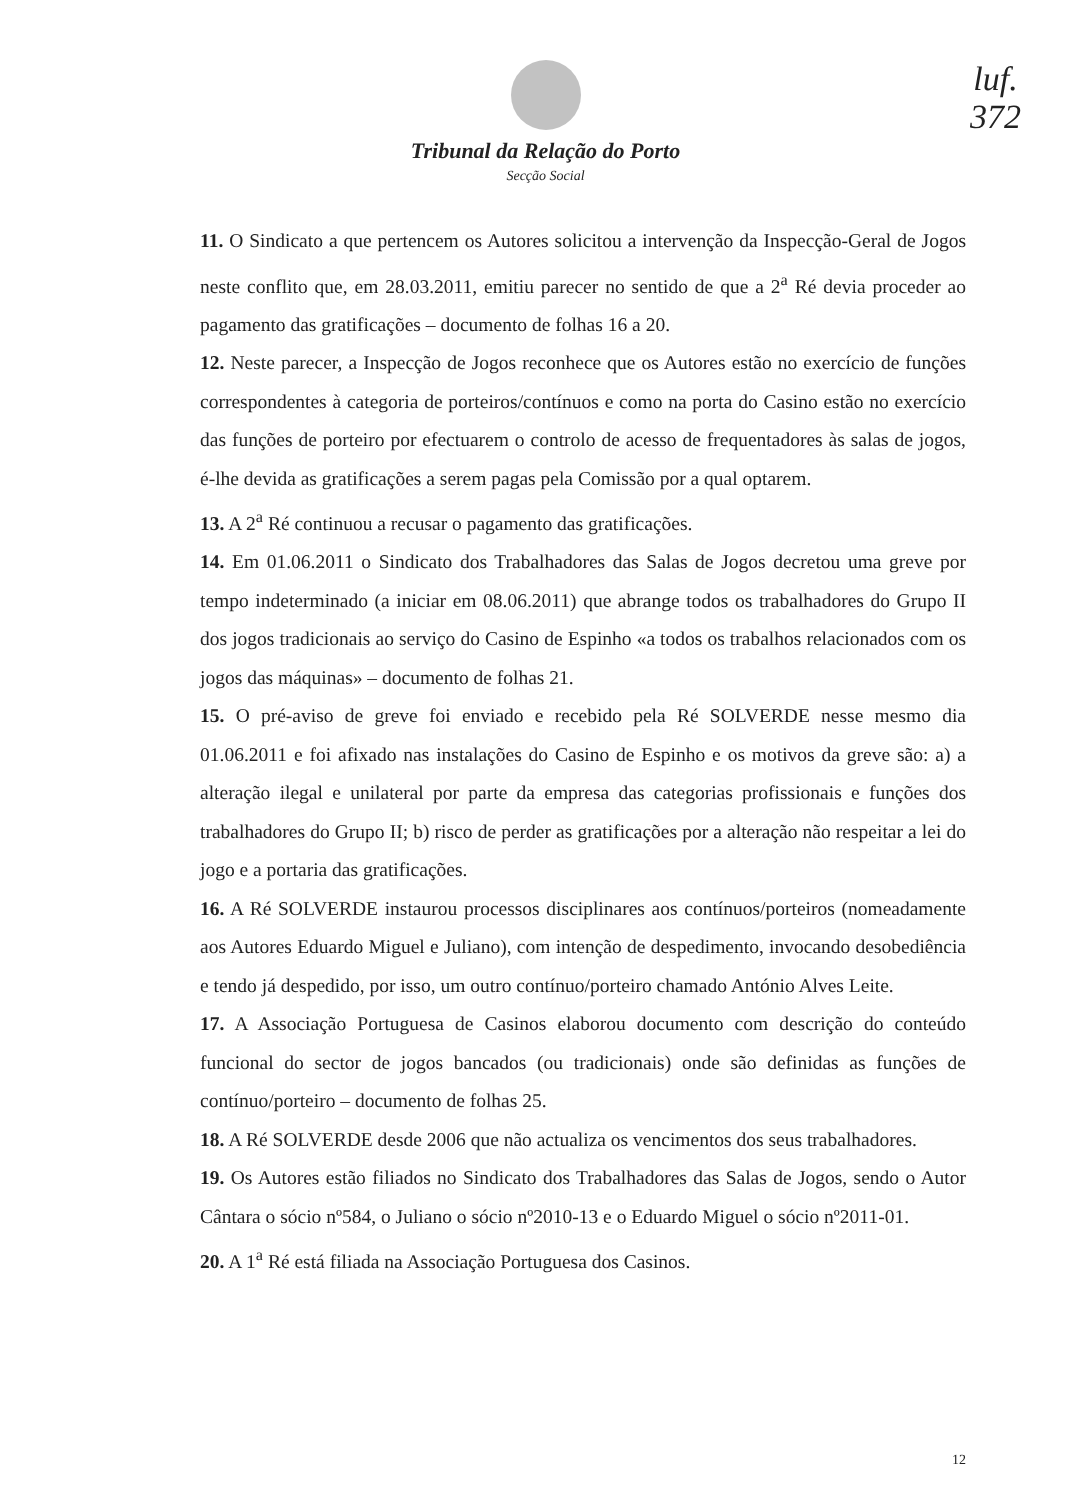luf.
372
Tribunal da Relação do Porto
Secção Social
11. O Sindicato a que pertencem os Autores solicitou a intervenção da Inspecção-Geral de Jogos neste conflito que, em 28.03.2011, emitiu parecer no sentido de que a 2<sup>a</sup> Ré devia proceder ao pagamento das gratificações – documento de folhas 16 a 20.
12. Neste parecer, a Inspecção de Jogos reconhece que os Autores estão no exercício de funções correspondentes à categoria de porteiros/contínuos e como na porta do Casino estão no exercício das funções de porteiro por efectuarem o controlo de acesso de frequentadores às salas de jogos, é-lhe devida as gratificações a serem pagas pela Comissão por a qual optarem.
13. A 2<sup>a</sup> Ré continuou a recusar o pagamento das gratificações.
14. Em 01.06.2011 o Sindicato dos Trabalhadores das Salas de Jogos decretou uma greve por tempo indeterminado (a iniciar em 08.06.2011) que abrange todos os trabalhadores do Grupo II dos jogos tradicionais ao serviço do Casino de Espinho «a todos os trabalhos relacionados com os jogos das máquinas» – documento de folhas 21.
15. O pré-aviso de greve foi enviado e recebido pela Ré SOLVERDE nesse mesmo dia 01.06.2011 e foi afixado nas instalações do Casino de Espinho e os motivos da greve são: a) a alteração ilegal e unilateral por parte da empresa das categorias profissionais e funções dos trabalhadores do Grupo II; b) risco de perder as gratificações por a alteração não respeitar a lei do jogo e a portaria das gratificações.
16. A Ré SOLVERDE instaurou processos disciplinares aos contínuos/porteiros (nomeadamente aos Autores Eduardo Miguel e Juliano), com intenção de despedimento, invocando desobediência e tendo já despedido, por isso, um outro contínuo/porteiro chamado António Alves Leite.
17. A Associação Portuguesa de Casinos elaborou documento com descrição do conteúdo funcional do sector de jogos bancados (ou tradicionais) onde são definidas as funções de contínuo/porteiro – documento de folhas 25.
18. A Ré SOLVERDE desde 2006 que não actualiza os vencimentos dos seus trabalhadores.
19. Os Autores estão filiados no Sindicato dos Trabalhadores das Salas de Jogos, sendo o Autor Cântara o sócio nº584, o Juliano o sócio nº2010-13 e o Eduardo Miguel o sócio nº2011-01.
20. A 1<sup>a</sup> Ré está filiada na Associação Portuguesa dos Casinos.
12